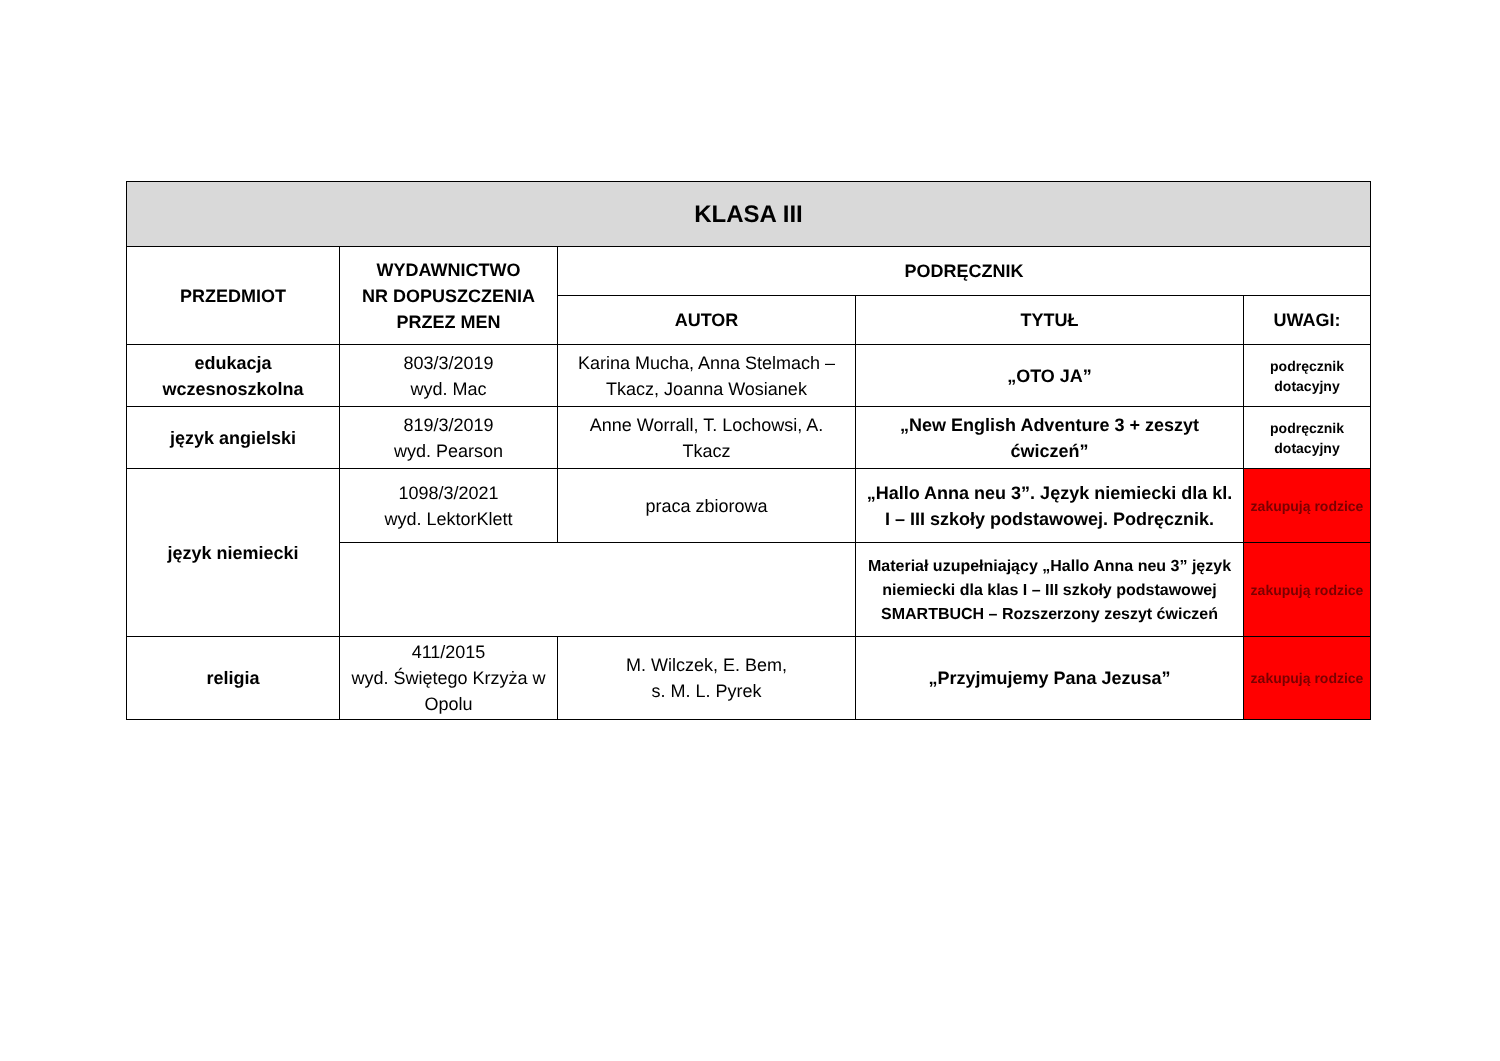| KLASA III | | | | |
| --- | --- | --- | --- | --- |
| PRZEDMIOT | WYDAWNICTWO NR DOPUSZCZENIA PRZEZ MEN | PODRĘCZNIK | | |
| | | AUTOR | TYTUŁ | UWAGI: |
| edukacja wczesnoszkolna | 803/3/2019 wyd. Mac | Karina Mucha, Anna Stelmach – Tkacz, Joanna Wosianek | „OTO JA” | podręcznik dotacyjny |
| język angielski | 819/3/2019 wyd. Pearson | Anne Worrall, T. Lochowsi, A. Tkacz | „New English Adventure 3 + zeszyt ćwiczeń” | podręcznik dotacyjny |
| język niemiecki | 1098/3/2021 wyd. LektorKlett | praca zbiorowa | „Hallo Anna neu 3”. Język niemiecki dla kl. I – III szkoły podstawowej. Podręcznik. | zakupują rodzice |
| | | | Materiał uzupełniający „Hallo Anna neu 3” język niemiecki dla klas I – III szkoły podstawowej SMARTBUCH – Rozszerzony zeszyt ćwiczeń | zakupują rodzice |
| religia | 411/2015 wyd. Świętego Krzyża w Opolu | M. Wilczek, E. Bem, s. M. L. Pyrek | „Przyjmujemy Pana Jezusa” | zakupują rodzice |